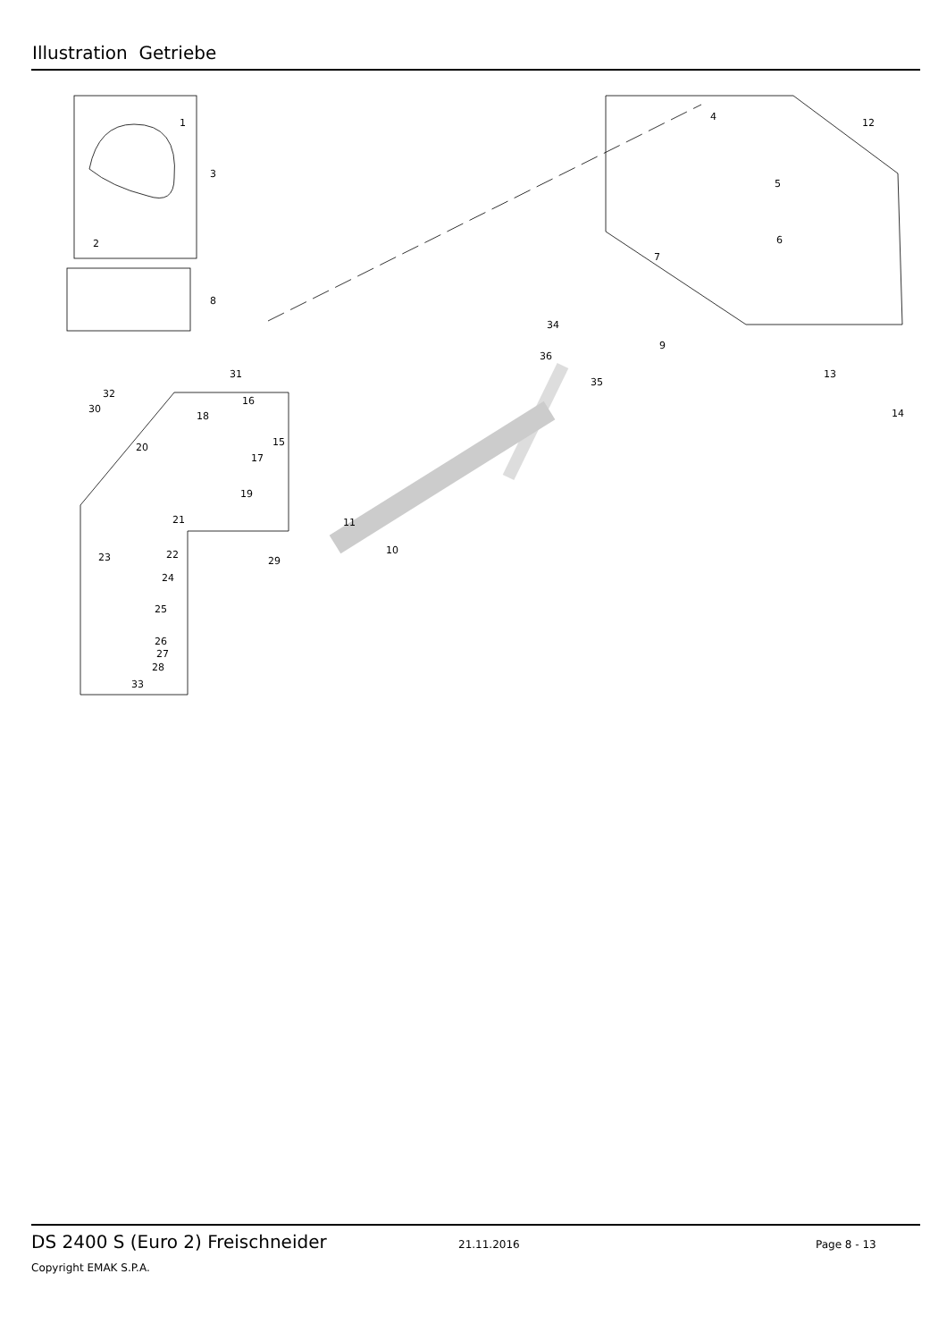Illustration Getriebe
1
2
3
4
5
6
7
8
9
10
11
12
13
14
15
16
17
18
19
20
21
22
23
24
25
26
27
28
29
30
31
32
33
34
35
36
DS 2400 S (Euro 2) Freischneider 21.11.2016 Page 8 - 13
Copyright EMAK S.P.A.